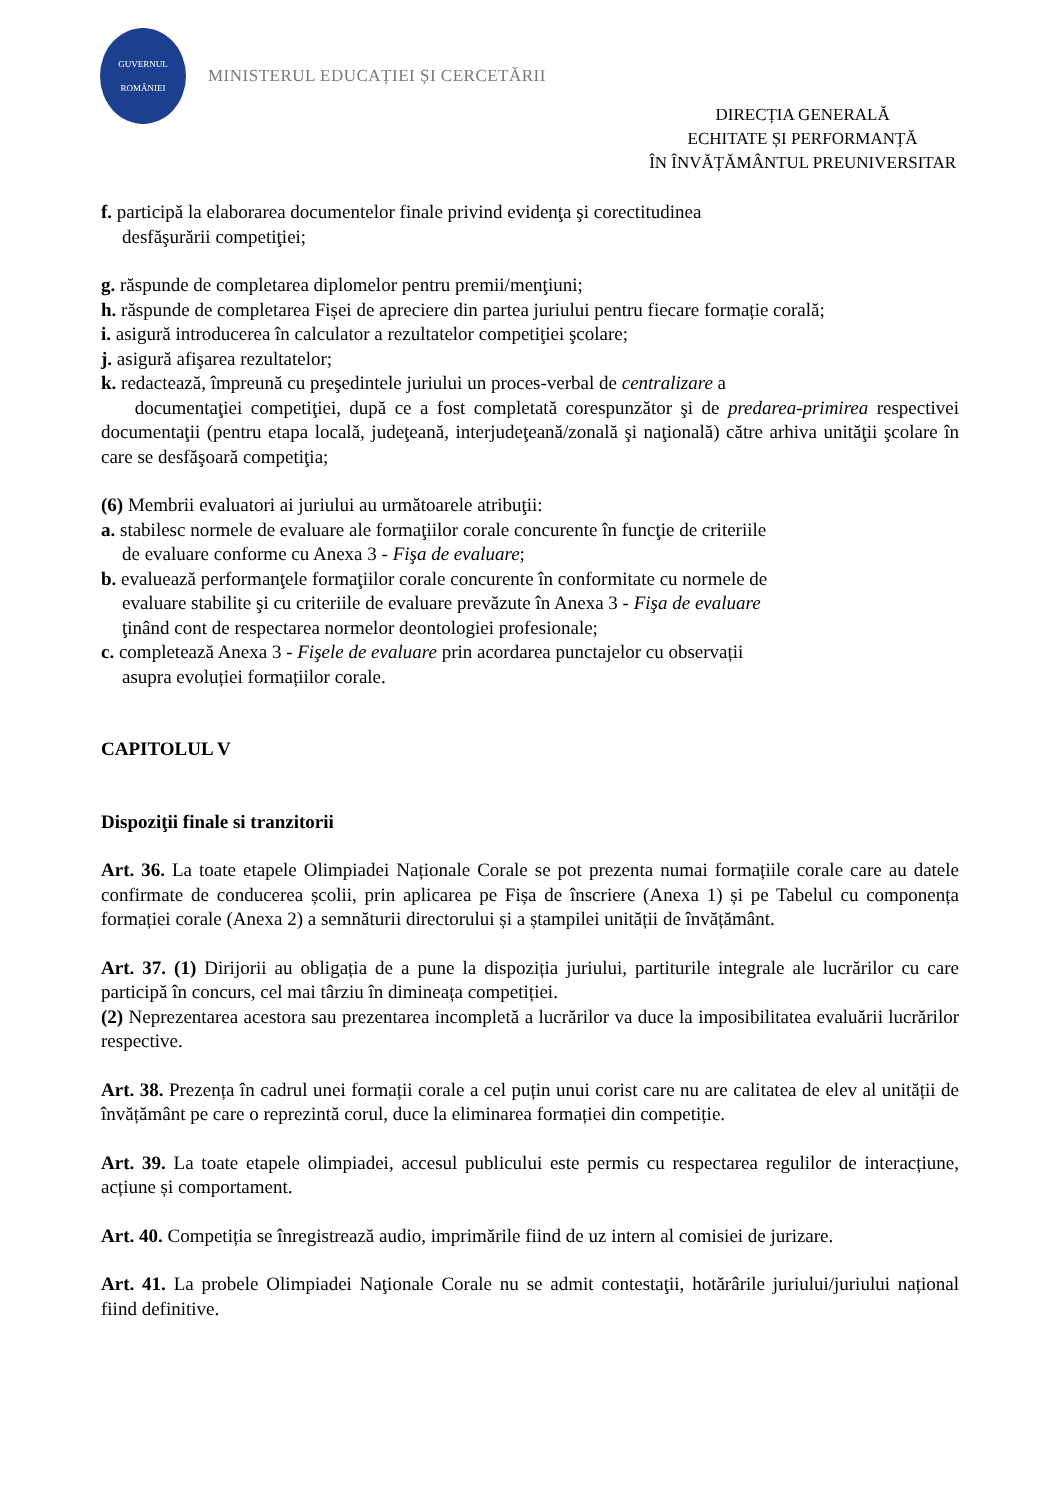GUVERNUL
ROMÂNIEI
MINISTERUL EDUCAȚIEI ȘI CERCETĂRII
DIRECȚIA GENERALĂ
ECHITATE ȘI PERFORMANȚĂ
ÎN ÎNVĂȚĂMÂNTUL PREUNIVERSITAR
f. participă la elaborarea documentelor finale privind evidenţa şi corectitudinea
desfăşurării competiţiei;
g. răspunde de completarea diplomelor pentru premii/menţiuni;
h. răspunde de completarea Fișei de apreciere din partea juriului pentru fiecare formație corală;
i. asigură introducerea în calculator a rezultatelor competiţiei şcolare;
j. asigură afişarea rezultatelor;
k. redactează, împreună cu preşedintele juriului un proces-verbal de centralizare a
documentaţiei competiţiei, după ce a fost completată corespunzător şi de predarea-primirea respectivei documentaţii (pentru etapa locală, judeţeană, interjudeţeană/zonală şi naţională) către arhiva unităţii şcolare în care se desfăşoară competiţia;
(6) Membrii evaluatori ai juriului au următoarele atribuţii:
a. stabilesc normele de evaluare ale formaţiilor corale concurente în funcţie de criteriile
de evaluare conforme cu Anexa 3 - Fişa de evaluare;
b. evaluează performanţele formaţiilor corale concurente în conformitate cu normele de
evaluare stabilite şi cu criteriile de evaluare prevăzute în Anexa 3 - Fişa de evaluare
ţinând cont de respectarea normelor deontologiei profesionale;
c. completează Anexa 3 - Fişele de evaluare prin acordarea punctajelor cu observații
asupra evoluției formațiilor corale.
CAPITOLUL V
Dispoziţii finale si tranzitorii
Art. 36. La toate etapele Olimpiadei Naționale Corale se pot prezenta numai formațiile corale care au datele confirmate de conducerea școlii, prin aplicarea pe Fișa de înscriere (Anexa 1) și pe Tabelul cu componența formației corale (Anexa 2) a semnăturii directorului și a ștampilei unității de învățământ.
Art. 37. (1) Dirijorii au obligația de a pune la dispoziția juriului, partiturile integrale ale lucrărilor cu care participă în concurs, cel mai târziu în dimineața competiției.
(2) Neprezentarea acestora sau prezentarea incompletă a lucrărilor va duce la imposibilitatea evaluării lucrărilor respective.
Art. 38. Prezența în cadrul unei formații corale a cel puțin unui corist care nu are calitatea de elev al unității de învățământ pe care o reprezintă corul, duce la eliminarea formației din competiție.
Art. 39. La toate etapele olimpiadei, accesul publicului este permis cu respectarea regulilor de interacțiune, acțiune și comportament.
Art. 40. Competiția se înregistrează audio, imprimările fiind de uz intern al comisiei de jurizare.
Art. 41. La probele Olimpiadei Naţionale Corale nu se admit contestaţii, hotărârile juriului/juriului național fiind definitive.